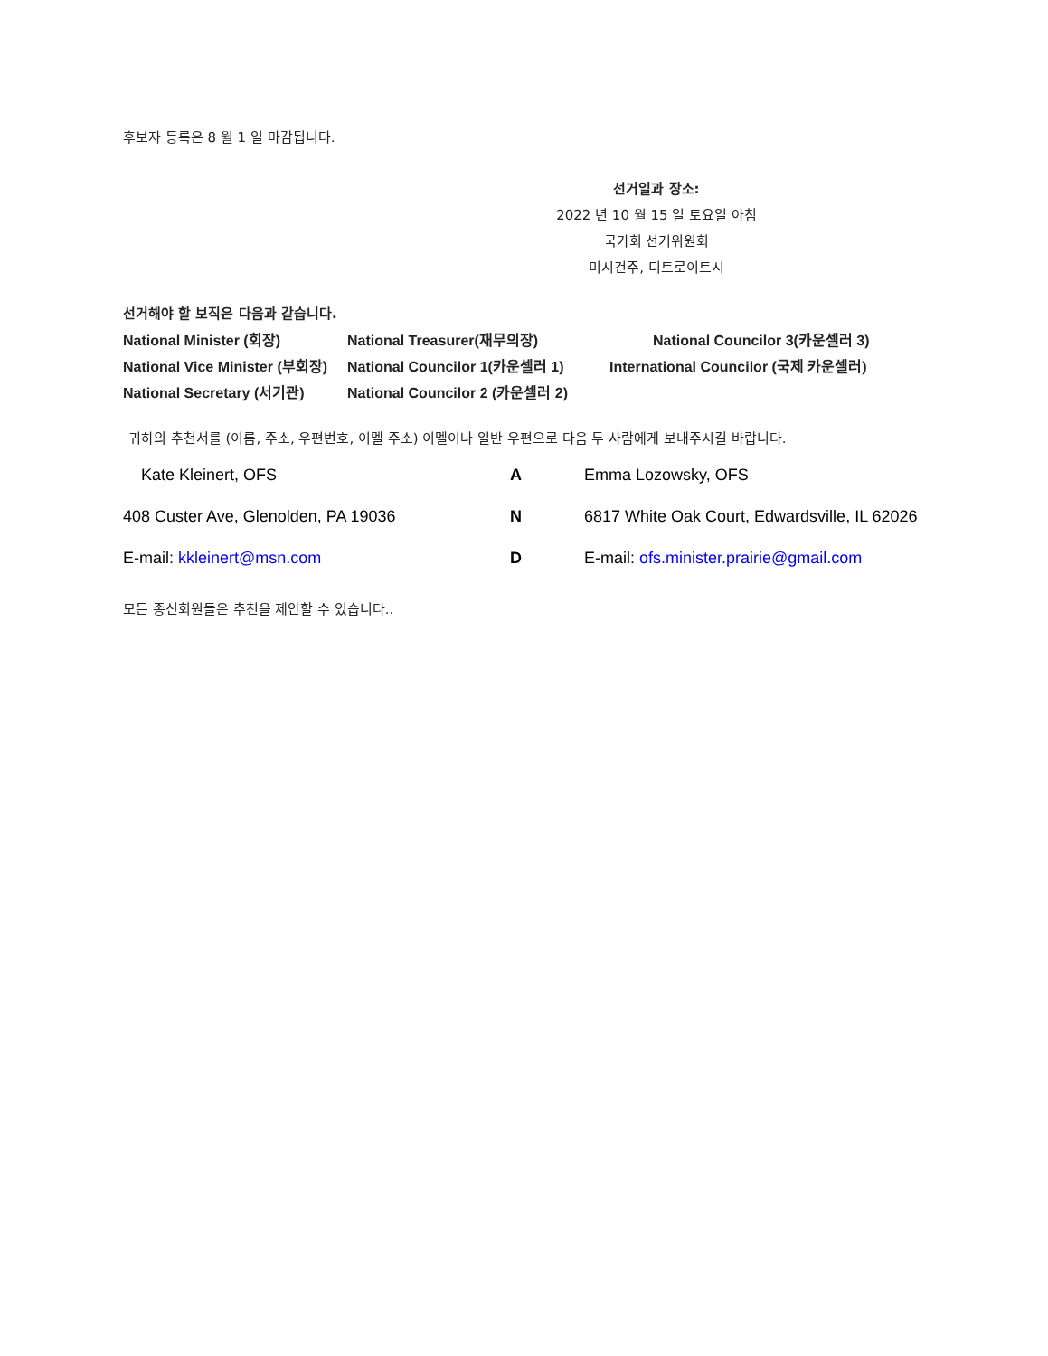후보자 등록은 8 월 1 일 마감됩니다.
선거일과 장소:
2022 년 10 월 15 일 토요일 아침
국가회 선거위원회
미시건주, 디트로이트시
선거해야 할 보직은 다음과 같습니다.
| National Minister (회장) | National Treasurer(재무의장) | National Councilor 3(카운셀러 3) |
| National Vice Minister (부회장) | National Councilor 1(카운셀러 1) | International Councilor (국제 카운셀러) |
| National Secretary (서기관) | National Councilor 2 (카운셀러 2) | |
귀하의 추천서를 (이름, 주소, 우편번호, 이멜 주소) 이멜이나 일반 우편으로 다음 두 사람에게 보내주시길 바랍니다.
| Kate Kleinert, OFS | A | Emma Lozowsky, OFS |
| 408 Custer Ave, Glenolden, PA 19036 | N | 6817 White Oak Court, Edwardsville, IL 62026 |
| E-mail: kkleinert@msn.com | D | E-mail: ofs.minister.prairie@gmail.com |
모든 종신회원들은 추천을 제안할 수 있습니다..